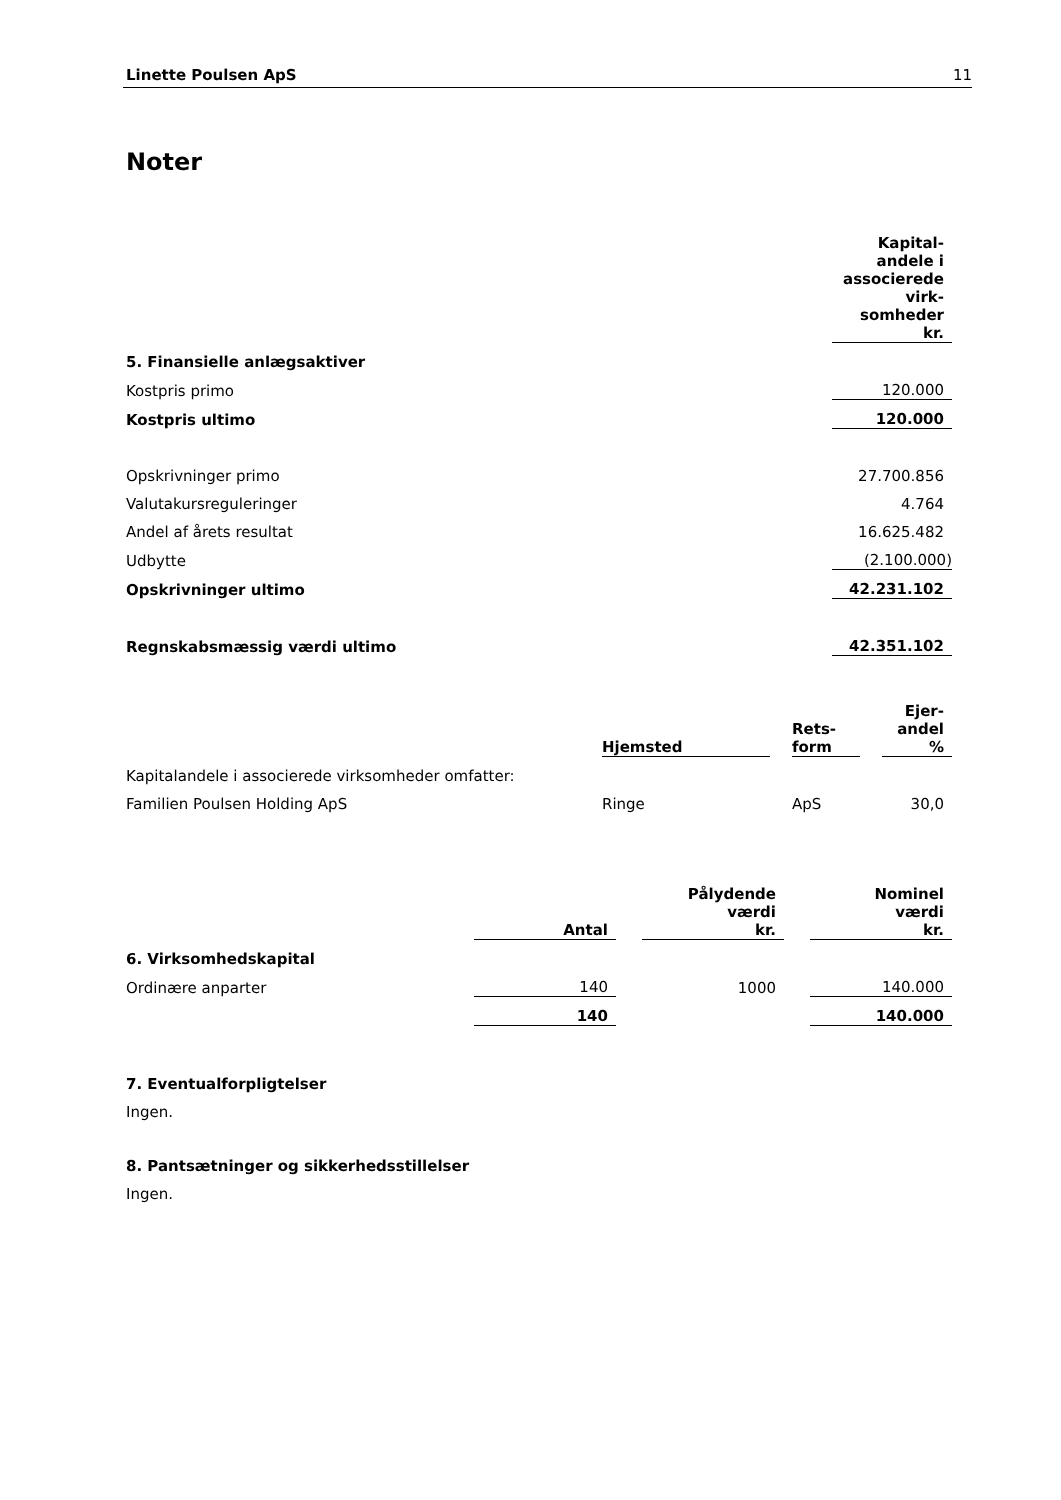Linette Poulsen ApS 11
Noter
| | Kapital- andele i associerede virk- somheder kr. |
| 5. Finansielle anlægsaktiver | |
| Kostpris primo | 120.000 |
| Kostpris ultimo | 120.000 |
| Opskrivninger primo | 27.700.856 |
| Valutakursreguleringer | 4.764 |
| Andel af årets resultat | 16.625.482 |
| Udbytte | (2.100.000) |
| Opskrivninger ultimo | 42.231.102 |
| Regnskabsmæssig værdi ultimo | 42.351.102 |
| | Hjemsted | | Rets- form | | Ejer- andel % |
| Kapitalandele i associerede virksomheder omfatter: | | | | | |
| Familien Poulsen Holding ApS | Ringe | | ApS | | 30,0 |
| | Antal | | Pålydende værdi kr. | | Nominel værdi kr. |
| 6. Virksomhedskapital | | | | | |
| Ordinære anparter | 140 | | 1000 | | 140.000 |
| | 140 | | | | 140.000 |
7. Eventualforpligtelser
Ingen.
8. Pantsætninger og sikkerhedsstillelser
Ingen.